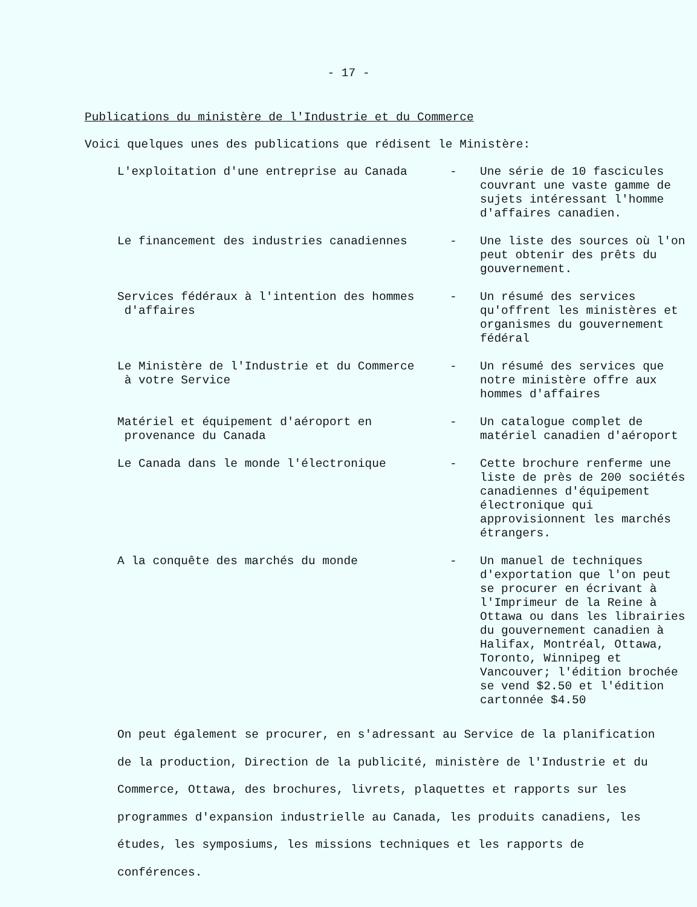- 17 -
Publications du ministère de l'Industrie et du Commerce
Voici quelques unes des publications que rédisent le Ministère:
| L'exploitation d'une entreprise au Canada | - | Une série de 10 fascicules couvrant une vaste gamme de sujets intéressant l'homme d'affaires canadien. |
| Le financement des industries canadiennes | - | Une liste des sources où l'on peut obtenir des prêts du gouvernement. |
| Services fédéraux à l'intention des hommes d'affaires | - | Un résumé des services qu'offrent les ministères et organismes du gouvernement fédéral |
| Le Ministère de l'Industrie et du Commerce à votre Service | - | Un résumé des services que notre ministère offre aux hommes d'affaires |
| Matériel et équipement d'aéroport en provenance du Canada | - | Un catalogue complet de matériel canadien d'aéroport |
| Le Canada dans le monde l'électronique | - | Cette brochure renferme une liste de près de 200 sociétés canadiennes d'équipement électronique qui approvisionnent les marchés étrangers. |
| A la conquête des marchés du monde | - | Un manuel de techniques d'exportation que l'on peut se procurer en écrivant à l'Imprimeur de la Reine à Ottawa ou dans les librairies du gouvernement canadien à Halifax, Montréal, Ottawa, Toronto, Winnipeg et Vancouver; l'édition brochée se vend $2.50 et l'édition cartonnée $4.50 |
On peut également se procurer, en s'adressant au Service de la planification de la production, Direction de la publicité, ministère de l'Industrie et du Commerce, Ottawa, des brochures, livrets, plaquettes et rapports sur les programmes d'expansion industrielle au Canada, les produits canadiens, les études, les symposiums, les missions techniques et les rapports de conférences.